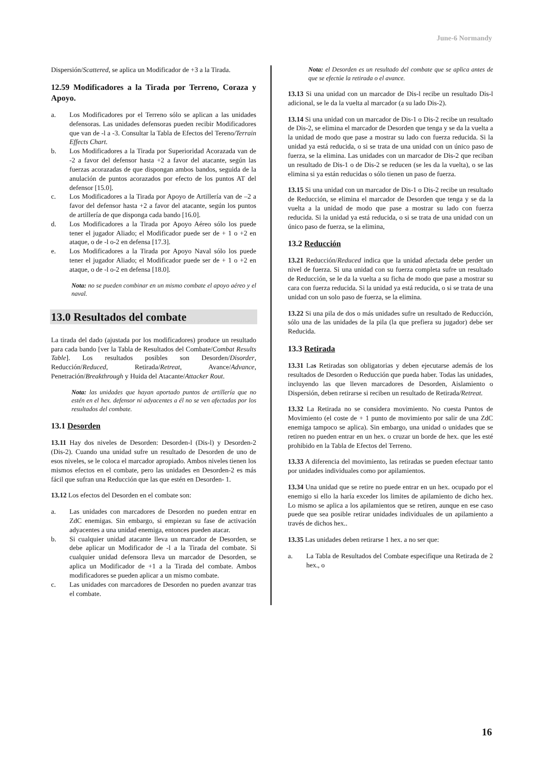June-6 Normandy
Dispersión/Scattered, se aplica un Modificador de +3 a la Tirada.
12.59 Modificadores a la Tirada por Terreno, Coraza y Apoyo.
a. Los Modificadores por el Terreno sólo se aplican a las unidades defensoras. Las unidades defensoras pueden recibir Modificadores que van de -l a -3. Consultar la Tabla de Efectos del Tereno/Terrain Effects Chart.
b. Los Modificadores a la Tirada por Superioridad Acorazada van de -2 a favor del defensor hasta +2 a favor del atacante, según las fuerzas acorazadas de que dispongan ambos bandos, seguida de la anulación de puntos acorazados por efecto de los puntos AT del defensor [15.0].
c. Los Modificadores a la Tirada por Apoyo de Artillería van de –2 a favor del defensor hasta +2 a favor del atacante, según los puntos de artillería de que disponga cada bando [16.0].
d. Los Modificadores a la Tirada por Apoyo Aéreo sólo los puede tener el jugador Aliado; el Modificador puede ser de + 1 o +2 en ataque, o de -l o-2 en defensa [17.3].
e. Los Modificadores a la Tirada por Apoyo Naval sólo los puede tener el jugador Aliado; el Modificador puede ser de + 1 o +2 en ataque, o de -l o-2 en defensa [18.0].
Nota: no se pueden combinar en un mismo combate el apoyo aéreo y el naval.
13.0 Resultados del combate
La tirada del dado (ajustada por los modificadores) produce un resultado para cada bando [ver la Tabla de Resultados del Combate/Combat Results Table]. Los resultados posibles son Desorden/Disorder, Reducción/Reduced, Retirada/Retreat, Avance/Advance, Penetración/Breakthrough y Huida del Atacante/Attacker Rout.
Nota: las unidades que hayan aportado puntos de artillería que no estén en el hex. defensor ni adyacentes a él no se ven afectadas por los resultados del combate.
13.1 Desorden
13.11 Hay dos niveles de Desorden: Desorden-l (Dis-l) y Desorden-2 (Dis-2). Cuando una unidad sufre un resultado de Desorden de uno de esos niveles, se le coloca el marcador apropiado. Ambos niveles tienen los mismos efectos en el combate, pero las unidades en Desorden-2 es más fácil que sufran una Reducción que las que estén en Desorden- 1.
13.12 Los efectos del Desorden en el combate son:
a. Las unidades con marcadores de Desorden no pueden entrar en ZdC enemigas. Sin embargo, si empiezan su fase de activación adyacentes a una unidad enemiga, entonces pueden atacar.
b. Si cualquier unidad atacante lleva un marcador de Desorden, se debe aplicar un Modificador de -l a la Tirada del combate. Si cualquier unidad defensora lleva un marcador de Desorden, se aplica un Modificador de +1 a la Tirada del combate. Ambos modificadores se pueden aplicar a un mismo combate.
c. Las unidades con marcadores de Desorden no pueden avanzar tras el combate.
Nota: el Desorden es un resultado del combate que se aplica antes de que se efectúe la retirada o el avance.
13.13 Si una unidad con un marcador de Dis-l recibe un resultado Dis-l adicional, se le da la vuelta al marcador (a su lado Dis-2).
13.14 Si una unidad con un marcador de Dis-1 o Dis-2 recibe un resultado de Dis-2, se elimina el marcador de Desorden que tenga y se da la vuelta a la unidad de modo que pase a mostrar su lado con fuerza reducida. Si la unidad ya está reducida, o si se trata de una unidad con un único paso de fuerza, se la elimina. Las unidades con un marcador de Dis-2 que reciban un resultado de Dis-1 o de Dis-2 se reducen (se les da la vuelta), o se las elimina si ya están reducidas o sólo tienen un paso de fuerza.
13.15 Si una unidad con un marcador de Dis-1 o Dis-2 recibe un resultado de Reducción, se elimina el marcador de Desorden que tenga y se da la vuelta a la unidad de modo que pase a mostrar su lado con fuerza reducida. Si la unidad ya está reducida, o si se trata de una unidad con un único paso de fuerza, se la elimina,
13.2 Reducción
13.21 Reducción/Reduced indica que la unidad afectada debe perder un nivel de fuerza. Si una unidad con su fuerza completa sufre un resultado de Reducción, se le da la vuelta a su ficha de modo que pase a mostrar su cara con fuerza reducida. Si la unidad ya está reducida, o si se trata de una unidad con un solo paso de fuerza, se la elimina.
13.22 Si una pila de dos o más unidades sufre un resultado de Reducción, sólo una de las unidades de la pila (la que prefiera su jugador) debe ser Reducida.
13.3 Retirada
13.31 Las Retiradas son obligatorias y deben ejecutarse además de los resultados de Desorden o Reducción que pueda haber. Todas las unidades, incluyendo las que lleven marcadores de Desorden, Aislamiento o Dispersión, deben retirarse si reciben un resultado de Retirada/Retreat.
13.32 La Retirada no se considera movimiento. No cuesta Puntos de Movimiento (el coste de + 1 punto de movimiento por salir de una ZdC enemiga tampoco se aplica). Sin embargo, una unidad o unidades que se retiren no pueden entrar en un hex. o cruzar un borde de hex. que les esté prohibido en la Tabla de Efectos del Terreno.
13.33 A diferencia del movimiento, las retiradas se pueden efectuar tanto por unidades individuales como por apilamientos.
13.34 Una unidad que se retire no puede entrar en un hex. ocupado por el enemigo si ello la haría exceder los limites de apilamiento de dicho hex. Lo mismo se aplica a los apilamientos que se retiren, aunque en ese caso puede que sea posible retirar unidades individuales de un apilamiento a través de dichos hex..
13.35 Las unidades deben retirarse 1 hex. a no ser que:
a. La Tabla de Resultados del Combate especifique una Retirada de 2 hex., o
16